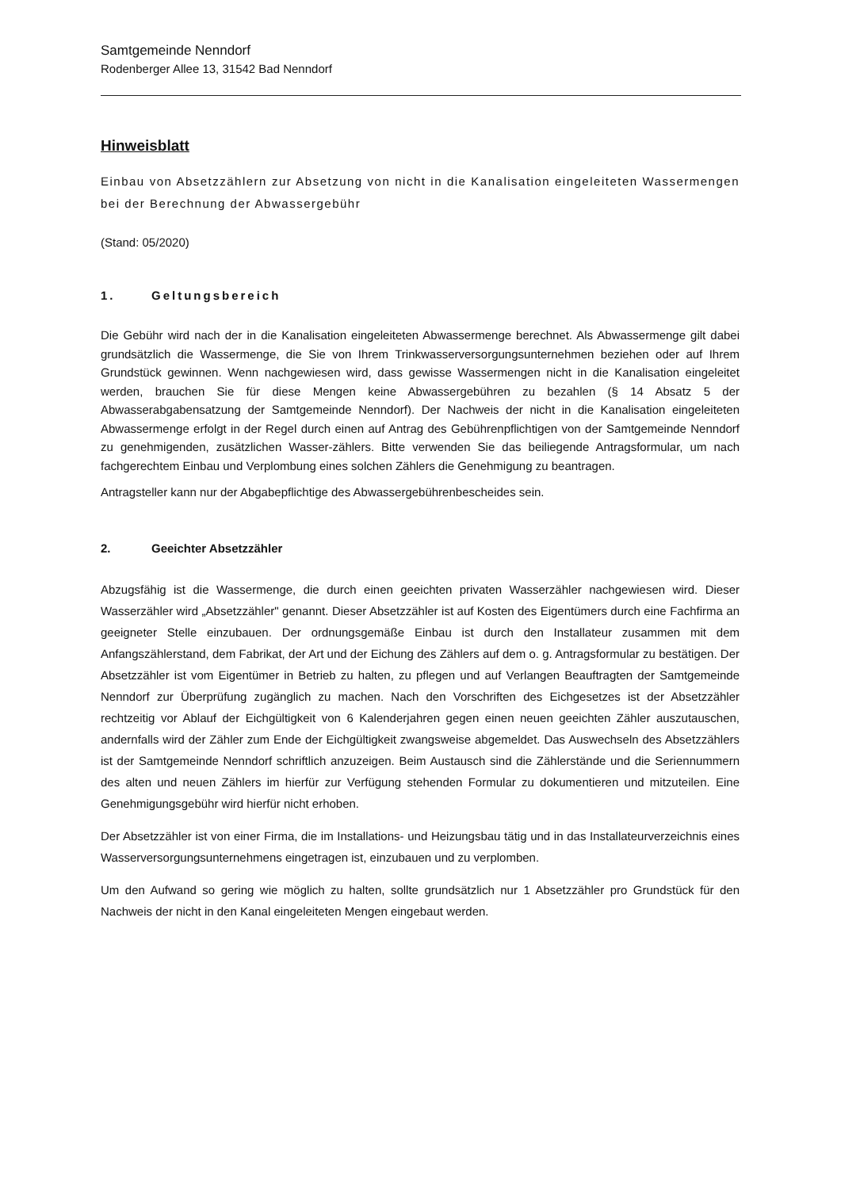Samtgemeinde Nenndorf
Rodenberger Allee 13, 31542 Bad Nenndorf
Hinweisblatt
Einbau von Absetzzählern zur Absetzung von nicht in die Kanalisation eingeleiteten Wassermengen bei der Berechnung der Abwassergebühr
(Stand: 05/2020)
1. Geltungsbereich
Die Gebühr wird nach der in die Kanalisation eingeleiteten Abwassermenge berechnet. Als Abwassermenge gilt dabei grundsätzlich die Wassermenge, die Sie von Ihrem Trinkwasserversorgungsunternehmen beziehen oder auf Ihrem Grundstück gewinnen. Wenn nachgewiesen wird, dass gewisse Wassermengen nicht in die Kanalisation eingeleitet werden, brauchen Sie für diese Mengen keine Abwassergebühren zu bezahlen (§ 14 Absatz 5 der Abwasserabgabensatzung der Samtgemeinde Nenndorf). Der Nachweis der nicht in die Kanalisation eingeleiteten Abwassermenge erfolgt in der Regel durch einen auf Antrag des Gebührenpflichtigen von der Samtgemeinde Nenndorf zu genehmigenden, zusätzlichen Wasser-zählers. Bitte verwenden Sie das beiliegende Antragsformular, um nach fachgerechtem Einbau und Verplombung eines solchen Zählers die Genehmigung zu beantragen.
Antragsteller kann nur der Abgabepflichtige des Abwassergebührenbescheides sein.
2. Geeichter Absetzzähler
Abzugsfähig ist die Wassermenge, die durch einen geeichten privaten Wasserzähler nachgewiesen wird. Dieser Wasserzähler wird „Absetzzähler" genannt. Dieser Absetzzähler ist auf Kosten des Eigentümers durch eine Fachfirma an geeigneter Stelle einzubauen. Der ordnungsgemäße Einbau ist durch den Installateur zusammen mit dem Anfangszählerstand, dem Fabrikat, der Art und der Eichung des Zählers auf dem o. g. Antragsformular zu bestätigen. Der Absetzzähler ist vom Eigentümer in Betrieb zu halten, zu pflegen und auf Verlangen Beauftragten der Samtgemeinde Nenndorf zur Überprüfung zugänglich zu machen. Nach den Vorschriften des Eichgesetzes ist der Absetzzähler rechtzeitig vor Ablauf der Eichgültigkeit von 6 Kalenderjahren gegen einen neuen geeichten Zähler auszutauschen, andernfalls wird der Zähler zum Ende der Eichgültigkeit zwangsweise abgemeldet. Das Auswechseln des Absetzzählers ist der Samtgemeinde Nenndorf schriftlich anzuzeigen. Beim Austausch sind die Zählerstände und die Seriennummern des alten und neuen Zählers im hierfür zur Verfügung stehenden Formular zu dokumentieren und mitzuteilen. Eine Genehmigungsgebühr wird hierfür nicht erhoben.
Der Absetzzähler ist von einer Firma, die im Installations- und Heizungsbau tätig und in das Installateurverzeichnis eines Wasserversorgungsunternehmens eingetragen ist, einzubauen und zu verplomben.
Um den Aufwand so gering wie möglich zu halten, sollte grundsätzlich nur 1 Absetzzähler pro Grundstück für den Nachweis der nicht in den Kanal eingeleiteten Mengen eingebaut werden.